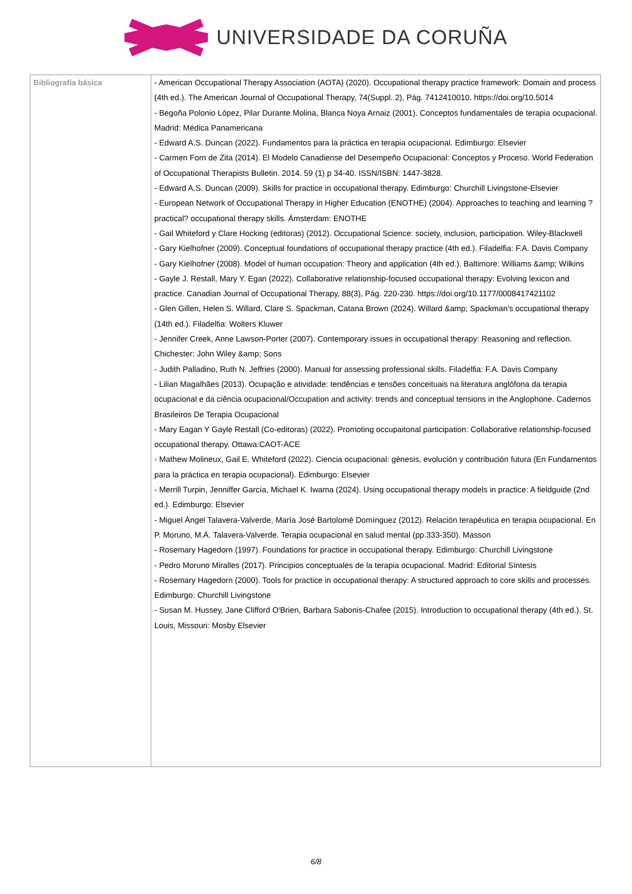UNIVERSIDADE DA CORUÑA
| Bibliografía básica | - American Occupational Therapy Association (AOTA) (2020). Occupational therapy practice framework: Domain and process (4th ed.). The American Journal of Occupational Therapy, 74(Suppl. 2), Pág. 7412410010. https://doi.org/10.5014 - Begoña Polonio López, Pilar Durante Molina, Blanca Noya Arnaiz (2001). Conceptos fundamentales de terapia ocupacional. Madrid: Médica Panamericana - Edward A.S. Duncan (2022). Fundamentos para la práctica en terapia ocupacional. Edimburgo: Elsevier - Carmen Forn de Zita (2014). El Modelo Canadiense del Desempeño Ocupacional: Conceptos y Proceso. World Federation of Occupational Therapists Bulletin. 2014. 59 (1) p 34-40. ISSN/ISBN: 1447-3828. - Edward A.S. Duncan (2009). Skills for practice in occupational therapy. Edimburgo: Churchill Livingstone-Elsevier - European Network of Occupational Therapy in Higher Education (ENOTHE) (2004). Approaches to teaching and learning ?practical? occupational therapy skills. Ámsterdam: ENOTHE - Gail Whiteford y Clare Hocking (editoras) (2012). Occupational Science: society, inclusion, participation. Wiley-Blackwell - Gary Kielhofner (2009). Conceptual foundations of occupational therapy practice (4th ed.). Filadelfia: F.A. Davis Company - Gary Kielhofner (2008). Model of human occupation: Theory and application (4th ed.). Baltimore: Williams &amp; Wilkins - Gayle J. Restall, Mary Y. Egan (2022). Collaborative relationship-focused occupational therapy: Evolving lexicon and practice. Canadian Journal of Occupational Therapy, 88(3), Pág. 220-230. https://doi.org/10.1177/0008417421102 - Glen Gillen, Helen S. Willard, Clare S. Spackman, Catana Brown (2024). Willard &amp; Spackman's occupational therapy (14th ed.). Filadelfia: Wolters Kluwer - Jennifer Creek, Anne Lawson-Porter (2007). Contemporary issues in occupational therapy: Reasoning and reflection. Chichester: John Wiley &amp; Sons - Judith Palladino, Ruth N. Jeffries (2000). Manual for assessing professional skills. Filadelfia: F.A. Davis Company - Lilian Magalhães (2013). Ocupação e atividade: tendências e tensões conceituais na literatura anglófona da terapia ocupacional e da ciência ocupacional/Occupation and activity: trends and conceptual tensions in the Anglophone. Cadernos Brasileiros De Terapia Ocupacional - Mary Eagan Y Gayle Restall (Co-editoras) (2022). Promoting occupaitonal participation: Collaborative relationship-focused occupational therapy. Ottawa:CAOT-ACE - Mathew Molineux, Gail E. Whiteford (2022). Ciencia ocupacional: génesis, evolución y contribución futura (En Fundamentos para la práctica en terapia ocupacional). Edimburgo: Elsevier - Merrill Turpin, Jenniffer García, Michael K. Iwama (2024). Using occupational therapy models in practice: A fieldguide (2nd ed.). Edimburgo: Elsevier - Miguel Ángel Talavera-Valverde, María José Bartolomé Domínguez (2012). Relación terapéutica en terapia ocupacional. En P. Moruno, M.Á. Talavera-Valverde. Terapia ocupacional en salud mental (pp.333-350). Masson - Rosemary Hagedorn (1997). Foundations for practice in occupational therapy. Edimburgo: Churchill Livingstone - Pedro Moruno Miralles (2017). Principios conceptuales de la terapia ocupacional. Madrid: Editorial Síntesis - Rosemary Hagedorn (2000). Tools for practice in occupational therapy: A structured approach to core skills and processes. Edimburgo: Churchill Livingstone - Susan M. Hussey, Jane Clifford O'Brien, Barbara Sabonis-Chafee (2015). Introduction to occupational therapy (4th ed.). St. Louis, Missouri: Mosby Elsevier |
6/8